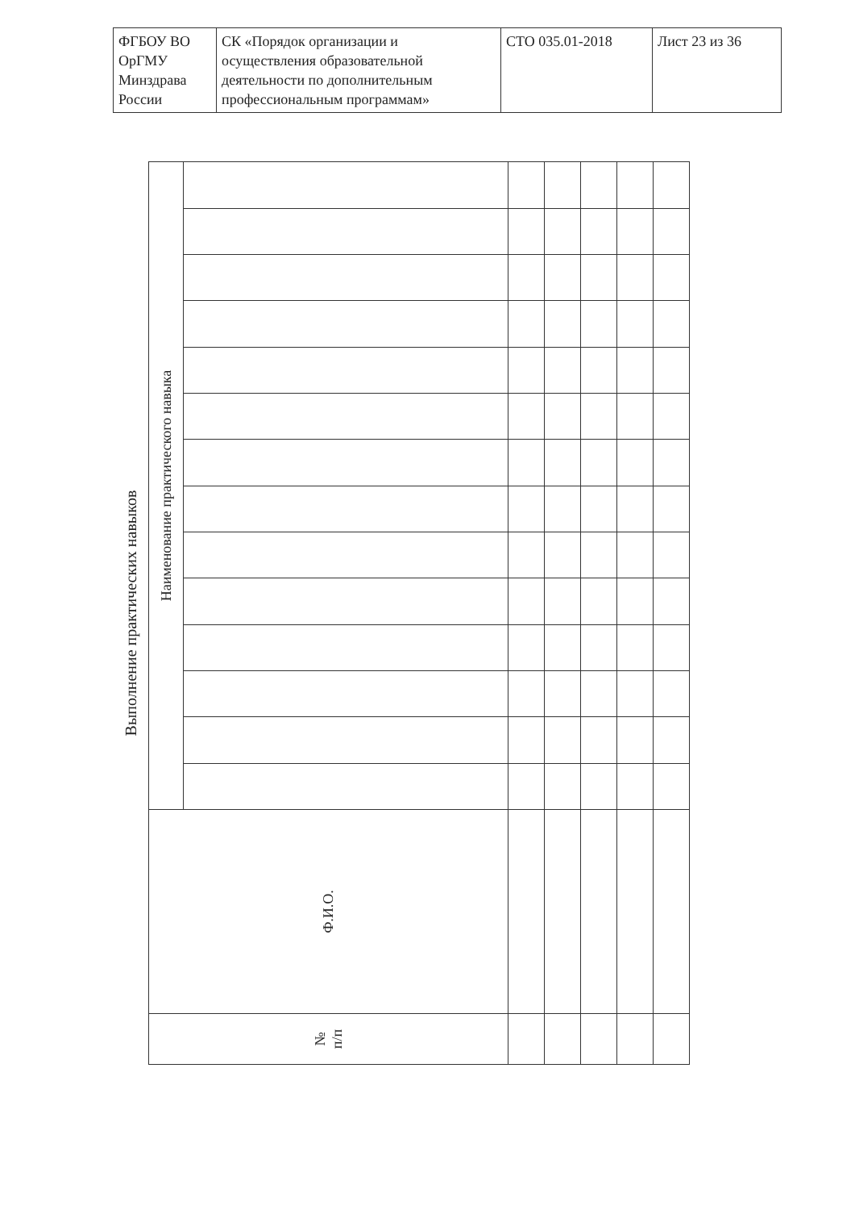| ФГБОУ ВО ОрГМУ Минздрава России | СК «Порядок организации и осуществления образовательной деятельности по дополнительным профессиональным программам» | СТО 035.01-2018 | Лист 23 из 36 |
Выполнение практических навыков
| № п/п | Ф.И.О. | Наименование практического навыка | | | | | | | | | | | | | |
| --- | --- | --- | --- | --- | --- | --- | --- | --- | --- | --- | --- | --- | --- | --- | --- |